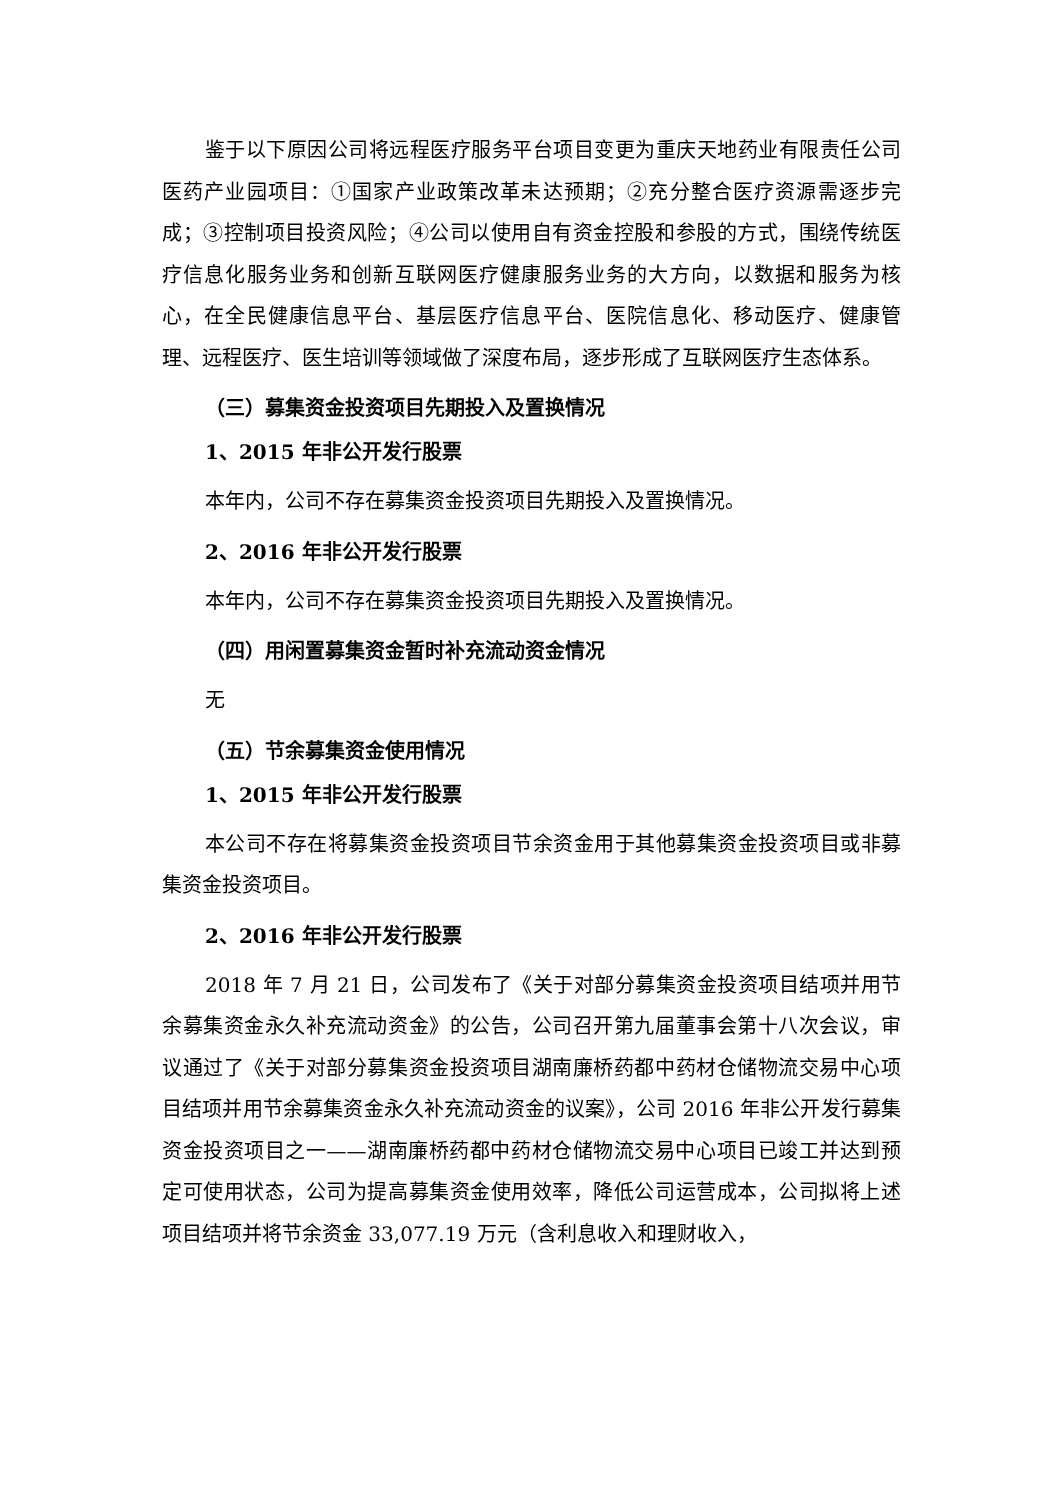鉴于以下原因公司将远程医疗服务平台项目变更为重庆天地药业有限责任公司医药产业园项目：①国家产业政策改革未达预期；②充分整合医疗资源需逐步完成；③控制项目投资风险；④公司以使用自有资金控股和参股的方式，围绕传统医疗信息化服务业务和创新互联网医疗健康服务业务的大方向，以数据和服务为核心，在全民健康信息平台、基层医疗信息平台、医院信息化、移动医疗、健康管理、远程医疗、医生培训等领域做了深度布局，逐步形成了互联网医疗生态体系。
（三）募集资金投资项目先期投入及置换情况
1、2015 年非公开发行股票
本年内，公司不存在募集资金投资项目先期投入及置换情况。
2、2016 年非公开发行股票
本年内，公司不存在募集资金投资项目先期投入及置换情况。
（四）用闲置募集资金暂时补充流动资金情况
无
（五）节余募集资金使用情况
1、2015 年非公开发行股票
本公司不存在将募集资金投资项目节余资金用于其他募集资金投资项目或非募集资金投资项目。
2、2016 年非公开发行股票
2018 年 7 月 21 日，公司发布了《关于对部分募集资金投资项目结项并用节余募集资金永久补充流动资金》的公告，公司召开第九届董事会第十八次会议，审议通过了《关于对部分募集资金投资项目湖南廉桥药都中药材仓储物流交易中心项目结项并用节余募集资金永久补充流动资金的议案》，公司 2016 年非公开发行募集资金投资项目之一——湖南廉桥药都中药材仓储物流交易中心项目已竣工并达到预定可使用状态，公司为提高募集资金使用效率，降低公司运营成本，公司拟将上述项目结项并将节余资金 33,077.19 万元（含利息收入和理财收入，